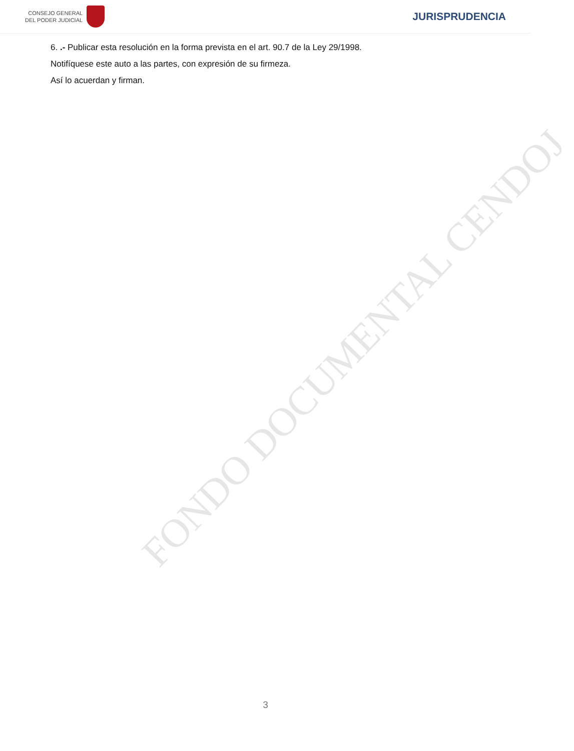CONSEJO GENERAL
DEL PODER JUDICIAL
JURISPRUDENCIA
6. .- Publicar esta resolución en la forma prevista en el art. 90.7 de la Ley 29/1998.
Notifíquese este auto a las partes, con expresión de su firmeza.
Así lo acuerdan y firman.
FONDO DOCUMENTAL CENDOJ
3